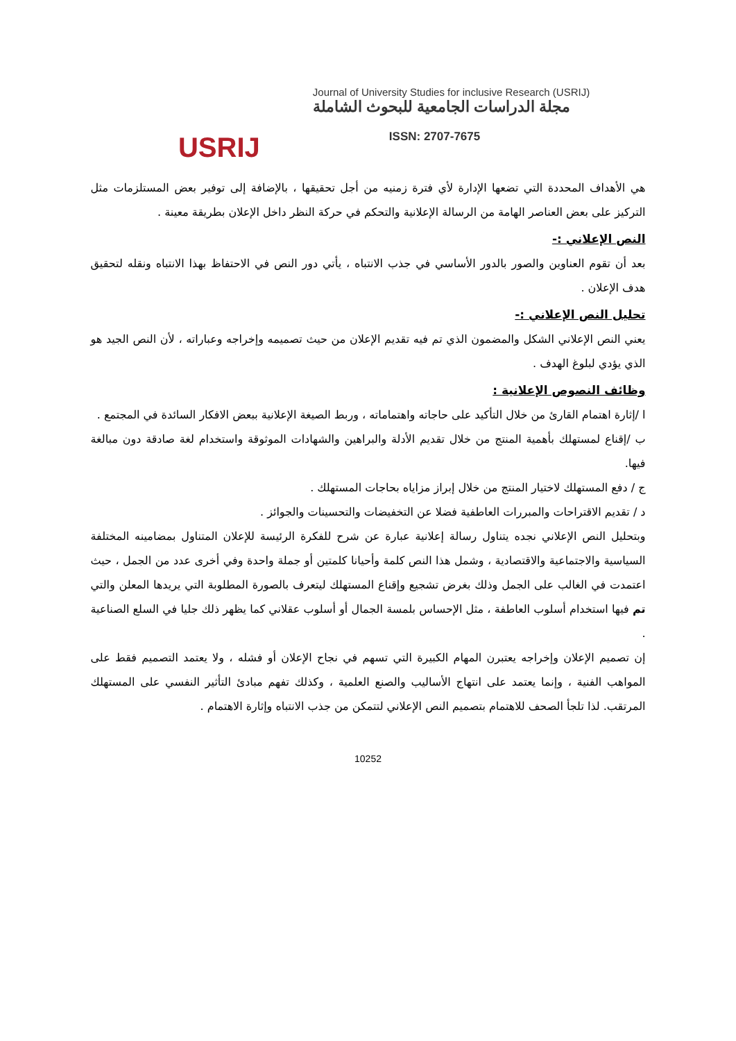USRIJ
Journal of University Studies for inclusive Research (USRIJ)
مجلة الدراسات الجامعية للبحوث الشاملة
ISSN: 2707-7675
هي الأهداف المحددة التي تضعها الإدارة لأي فترة زمنيه من أجل تحقيقها ، بالإضافة إلى توفير بعض المستلزمات مثل التركيز على بعض العناصر الهامة من الرسالة الإعلانية والتحكم في حركة النظر داخل الإعلان بطريقة معينة .
النص الإعلاني :-
بعد أن تقوم العناوين والصور بالدور الأساسي في جذب الانتباه ، يأتي دور النص في الاحتفاظ بهذا الانتباه ونقله لتحقيق هدف الإعلان .
تحليل النص الإعلاني :-
يعني النص الإعلاني الشكل والمضمون الذي تم فيه تقديم الإعلان من حيث تصميمه وإخراجه وعباراته ، لأن النص الجيد هو الذي يؤدي لبلوغ الهدف .
وظائف النصوص الإعلانية :
ا /إثارة اهتمام القارئ من خلال التأكيد على حاجاته واهتماماته ، وربط الصيغة الإعلانية ببعض الافكار السائدة في المجتمع .
ب /إقناع لمستهلك بأهمية المنتج من خلال تقديم الأدلة والبراهين والشهادات الموثوقة واستخدام لغة صادقة دون مبالغة فيها.
ج / دفع المستهلك لاختيار المنتج من خلال إبراز مزاياه بحاجات المستهلك .
د / تقديم الاقتراحات والمبررات العاطفية فضلا عن التخفيضات والتحسينات والجوائز .
وبتحليل النص الإعلاني نجده يتناول رسالة إعلانية عبارة عن شرح للفكرة الرئيسة للإعلان المتناول بمضامينه المختلفة السياسية والاجتماعية والاقتصادية ، وشمل هذا النص كلمة وأحيانا كلمتين أو جملة واحدة وفي أخرى عدد من الجمل ، حيث اعتمدت في الغالب على الجمل وذلك بغرض تشجيع وإقناع المستهلك ليتعرف بالصورة المطلوبة التي يريدها المعلن والتي تم فيها استخدام أسلوب العاطفة ، مثل الإحساس بلمسة الجمال أو أسلوب عقلاني كما يظهر ذلك جليا في السلع الصناعية .
إن تصميم الإعلان وإخراجه يعتبرن المهام الكبيرة التي تسهم في نجاح الإعلان أو فشله ، ولا يعتمد التصميم فقط على المواهب الفنية ، وإنما يعتمد على انتهاج الأساليب والصنع العلمية ، وكذلك تفهم مبادئ التأثير النفسي على المستهلك المرتقب. لذا تلجأ الصحف للاهتمام بتصميم النص الإعلاني لتتمكن من جذب الانتباه وإثارة الاهتمام .
10252